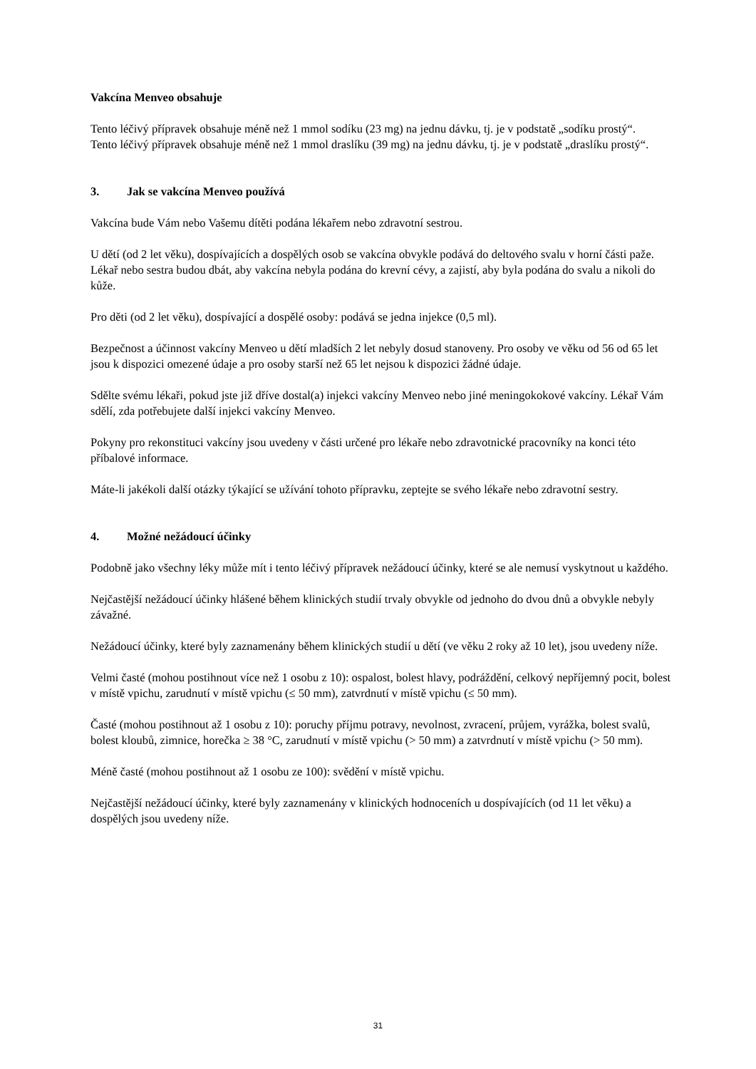Vakcína Menveo obsahuje
Tento léčivý přípravek obsahuje méně než 1 mmol sodíku (23 mg) na jednu dávku, tj. je v podstatě „sodíku prostý“.
Tento léčivý přípravek obsahuje méně než 1 mmol draslíku (39 mg) na jednu dávku, tj. je v podstatě „draslíku prostý“.
3. Jak se vakcína Menveo používá
Vakcína bude Vám nebo Vašemu dítěti podána lékařem nebo zdravotní sestrou.
U dětí (od 2 let věku), dospívajících a dospělých osob se vakcína obvykle podává do deltového svalu v horní části paže. Lékař nebo sestra budou dbát, aby vakcína nebyla podána do krevní cévy, a zajistí, aby byla podána do svalu a nikoli do kůže.
Pro děti (od 2 let věku), dospívající a dospělé osoby: podává se jedna injekce (0,5 ml).
Bezpečnost a účinnost vakcíny Menveo u dětí mladších 2 let nebyly dosud stanoveny. Pro osoby ve věku od 56 od 65 let jsou k dispozici omezené údaje a pro osoby starší než 65 let nejsou k dispozici žádné údaje.
Sdělte svému lékaři, pokud jste již dříve dostal(a) injekci vakcíny Menveo nebo jiné meningokokové vakcíny. Lékař Vám sdělí, zda potřebujete další injekci vakcíny Menveo.
Pokyny pro rekonstituci vakcíny jsou uvedeny v části určené pro lékaře nebo zdravotnické pracovníky na konci této příbalové informace.
Máte-li jakékoli další otázky týkající se užívání tohoto přípravku, zeptejte se svého lékaře nebo zdravotní sestry.
4. Možné nežádoucí účinky
Podobně jako všechny léky může mít i tento léčivý přípravek nežádoucí účinky, které se ale nemusí vyskytnout u každého.
Nejčastější nežádoucí účinky hlášené během klinických studií trvaly obvykle od jednoho do dvou dnů a obvykle nebyly závažné.
Nežádoucí účinky, které byly zaznamenány během klinických studií u dětí (ve věku 2 roky až 10 let), jsou uvedeny níže.
Velmi časté (mohou postihnout více než 1 osobu z 10): ospalost, bolest hlavy, podráždění, celkový nepříjemný pocit, bolest v místě vpichu, zarudnutí v místě vpichu (≤ 50 mm), zatvrdnutí v místě vpichu (≤ 50 mm).
Časté (mohou postihnout až 1 osobu z 10): poruchy příjmu potravy, nevolnost, zvracení, průjem, vyrážka, bolest svalů, bolest kloubů, zimnice, horečka ≥ 38 °C, zarudnutí v místě vpichu (> 50 mm) a zatvrdnutí v místě vpichu (> 50 mm).
Méně časté (mohou postihnout až 1 osobu ze 100): svědění v místě vpichu.
Nejčastější nežádoucí účinky, které byly zaznamenány v klinických hodnoceních u dospívajících (od 11 let věku) a dospělých jsou uvedeny níže.
31